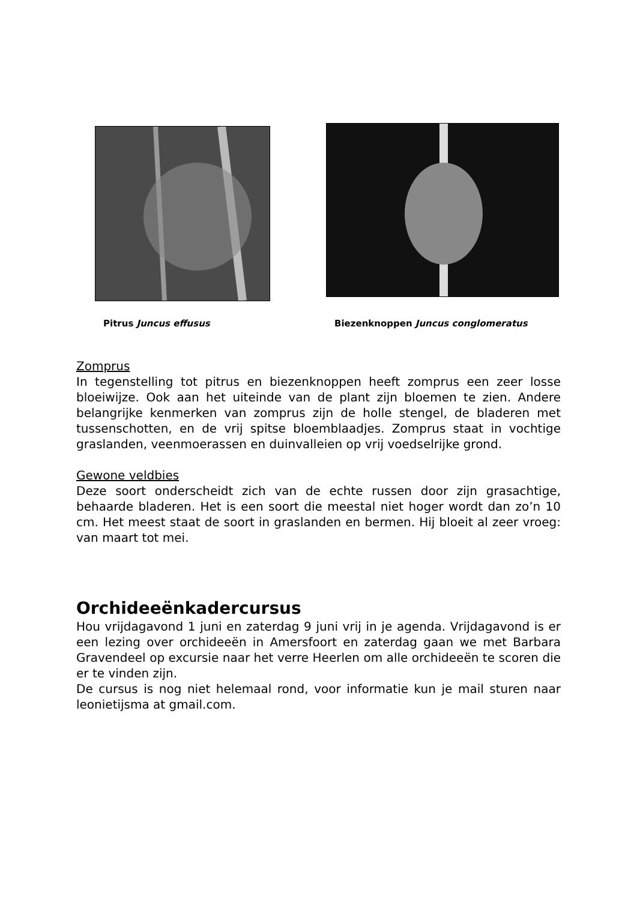Pitrus Juncus effusus
Biezenknoppen Juncus conglomeratus
Zomprus
In tegenstelling tot pitrus en biezenknoppen heeft zomprus een zeer losse bloeiwijze. Ook aan het uiteinde van de plant zijn bloemen te zien. Andere belangrijke kenmerken van zomprus zijn de holle stengel, de bladeren met tussenschotten, en de vrij spitse bloemblaadjes. Zomprus staat in vochtige graslanden, veenmoerassen en duinvalleien op vrij voedselrijke grond.
Gewone veldbies
Deze soort onderscheidt zich van de echte russen door zijn grasachtige, behaarde bladeren. Het is een soort die meestal niet hoger wordt dan zo’n 10 cm. Het meest staat de soort in graslanden en bermen. Hij bloeit al zeer vroeg: van maart tot mei.
Orchideeënkadercursus
Hou vrijdagavond 1 juni en zaterdag 9 juni vrij in je agenda. Vrijdagavond is er een lezing over orchideeën in Amersfoort en zaterdag gaan we met Barbara Gravendeel op excursie naar het verre Heerlen om alle orchideeën te scoren die er te vinden zijn.
De cursus is nog niet helemaal rond, voor informatie kun je mail sturen naar leonietijsma at gmail.com.